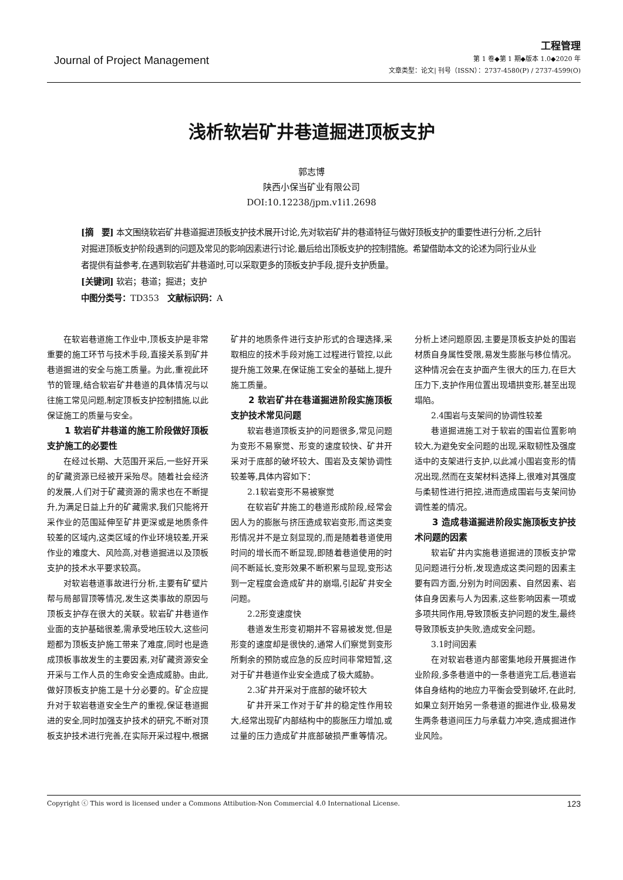Journal of Project Management
工程管理
第 1 卷◆第 1 期◆版本 1.0◆2020 年
文章类型：论文| 刊号（ISSN）：2737-4580(P) / 2737-4599(O)
浅析软岩矿井巷道掘进顶板支护
郭志博
陕西小保当矿业有限公司
DOI:10.12238/jpm.v1i1.2698
[摘　要] 本文围绕软岩矿井巷道掘进顶板支护技术展开讨论,先对软岩矿井的巷道特征与做好顶板支护的重要性进行分析,之后针对掘进顶板支护阶段遇到的问题及常见的影响因素进行讨论,最后给出顶板支护的控制措施。希望借助本文的论述为同行业从业者提供有益参考,在遇到软岩矿井巷道时,可以采取更多的顶板支护手段,提升支护质量。
[关键词] 软岩；巷道；掘进；支护
中图分类号：TD353　文献标识码：A
在软岩巷道施工作业中,顶板支护是非常重要的施工环节与技术手段,直接关系到矿井巷道掘进的安全与施工质量。为此,重视此环节的管理,结合软岩矿井巷道的具体情况与以往施工常见问题,制定顶板支护控制措施,以此保证施工的质量与安全。
1 软岩矿井巷道的施工阶段做好顶板支护施工的必要性
在经过长期、大范围开采后,一些好开采的矿藏资源已经被开采殆尽。随着社会经济的发展,人们对于矿藏资源的需求也在不断提升,为满足日益上升的矿藏需求,我们只能将开采作业的范围延伸至矿井更深或是地质条件较差的区域内,这类区域的作业环境较差,开采作业的难度大、风险高,对巷道掘进以及顶板支护的技术水平要求较高。
对软岩巷道事故进行分析,主要有矿壁片帮与局部冒顶等情况,发生这类事故的原因与顶板支护存在很大的关联。软岩矿井巷道作业面的支护基础很差,需承受地压较大,这些问题都为顶板支护施工带来了难度,同时也是造成顶板事故发生的主要因素,对矿藏资源安全开采与工作人员的生命安全造成威胁。由此,做好顶板支护施工是十分必要的。矿企应提升对于软岩巷道安全生产的重视,保证巷道掘进的安全,同时加强支护技术的研究,不断对顶板支护技术进行完善,在实际开采过程中,根据矿井的地质条件进行支护形式的合理选择,采取相应的技术手段对施工过程进行管控,以此提升施工效果,在保证施工安全的基础上,提升施工质量。
2 软岩矿井在巷道掘进阶段实施顶板支护技术常见问题
软岩巷道顶板支护的问题很多,常见问题为变形不易察觉、形变的速度较快、矿井开采对于底部的破坏较大、围岩及支架协调性较差等,具体内容如下：
2.1软岩变形不易被察觉
在软岩矿井施工的巷道形成阶段,经常会因人为的膨胀与挤压造成软岩变形,而这类变形情况并不是立刻显现的,而是随着巷道使用时间的增长而不断显现,即随着巷道使用的时间不断延长,变形效果不断积累与显现,变形达到一定程度会造成矿井的崩塌,引起矿井安全问题。
2.2形变速度快
巷道发生形变初期并不容易被发觉,但是形变的速度却是很快的,通常人们察觉到变形所剩余的预防或应急的反应时间非常短暂,这对于矿井巷道作业安全造成了极大威胁。
2.3矿井开采对于底部的破坏较大
矿井开采工作对于矿井的稳定性作用较大,经常出现矿内部结构中的膨胀压力增加,或过量的压力造成矿井底部破损严重等情况。分析上述问题原因,主要是顶板支护处的围岩材质自身属性受限,易发生膨胀与移位情况。这种情况会在支护面产生很大的压力,在巨大压力下,支护作用位置出现墙拱变形,甚至出现塌陷。
2.4围岩与支架间的协调性较差
巷道掘进施工对于软岩的围岩位置影响较大,为避免安全问题的出现,采取韧性及强度适中的支架进行支护,以此减小围岩变形的情况出现,然而在支架材料选择上,很难对其强度与柔韧性进行把控,进而造成围岩与支架间协调性差的情况。
3 造成巷道掘进阶段实施顶板支护技术问题的因素
软岩矿井内实施巷道掘进的顶板支护常见问题进行分析,发现造成这类问题的因素主要有四方面,分别为时间因素、自然因素、岩体自身因素与人为因素,这些影响因素一项或多项共同作用,导致顶板支护问题的发生,最终导致顶板支护失败,造成安全问题。
3.1时间因素
在对软岩巷道内部密集地段开展掘进作业阶段,多条巷道中的一条巷道完工后,巷道岩体自身结构的地应力平衡会受到破坏,在此时,如果立刻开始另一条巷道的掘进作业,极易发生两条巷道间压力与承载力冲突,造成掘进作业风险。
Copyright ⓒ This word is licensed under a Commons Attibution-Non Commercial 4.0 International License. 123